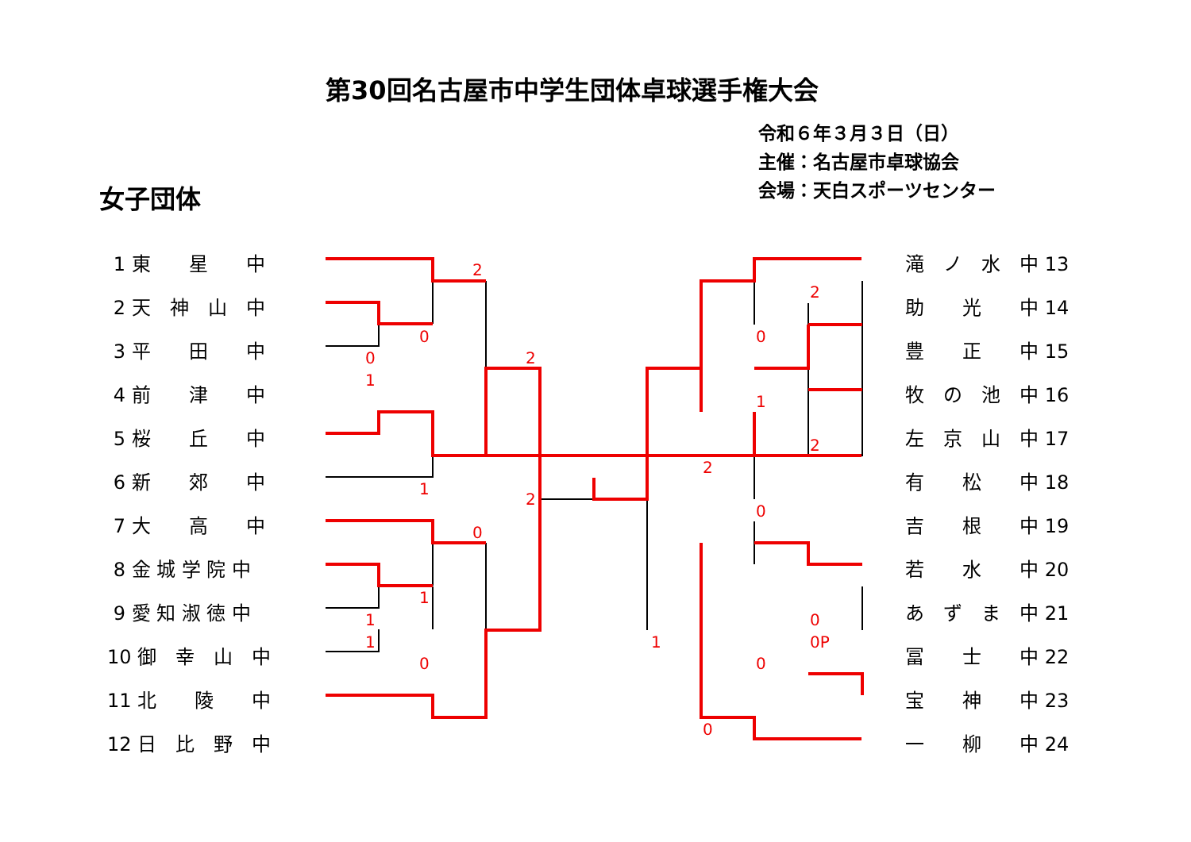第30回名古屋市中学生団体卓球選手権大会
令和６年３月３日（日）
主催：名古屋市卓球協会
会場：天白スポーツセンター
女子団体
1 東　　星　　中
2 天　神　山　中
3 平　　田　　中
4 前　　津　　中
5 桜　　丘　　中
6 新　　郊　　中
7 大　　高　　中
8 金 城 学 院 中
9 愛 知 淑 徳 中
10 御　幸　山　中
11 北　　陵　　中
12 日　比　野　中
滝　ノ　水　中 13
助　　光　　中 14
豊　　正　　中 15
牧　の　池　中 16
左　京　山　中 17
有　　松　　中 18
吉　　根　　中 19
若　　水　　中 20
あ　ず　ま　中 21
冨　　士　　中 22
宝　　神　　中 23
一　　柳　　中 24
2
0
0
2
1
1
2
0
1
1
1
0
2
0
1
2
2
0
0
0P
1
0
0